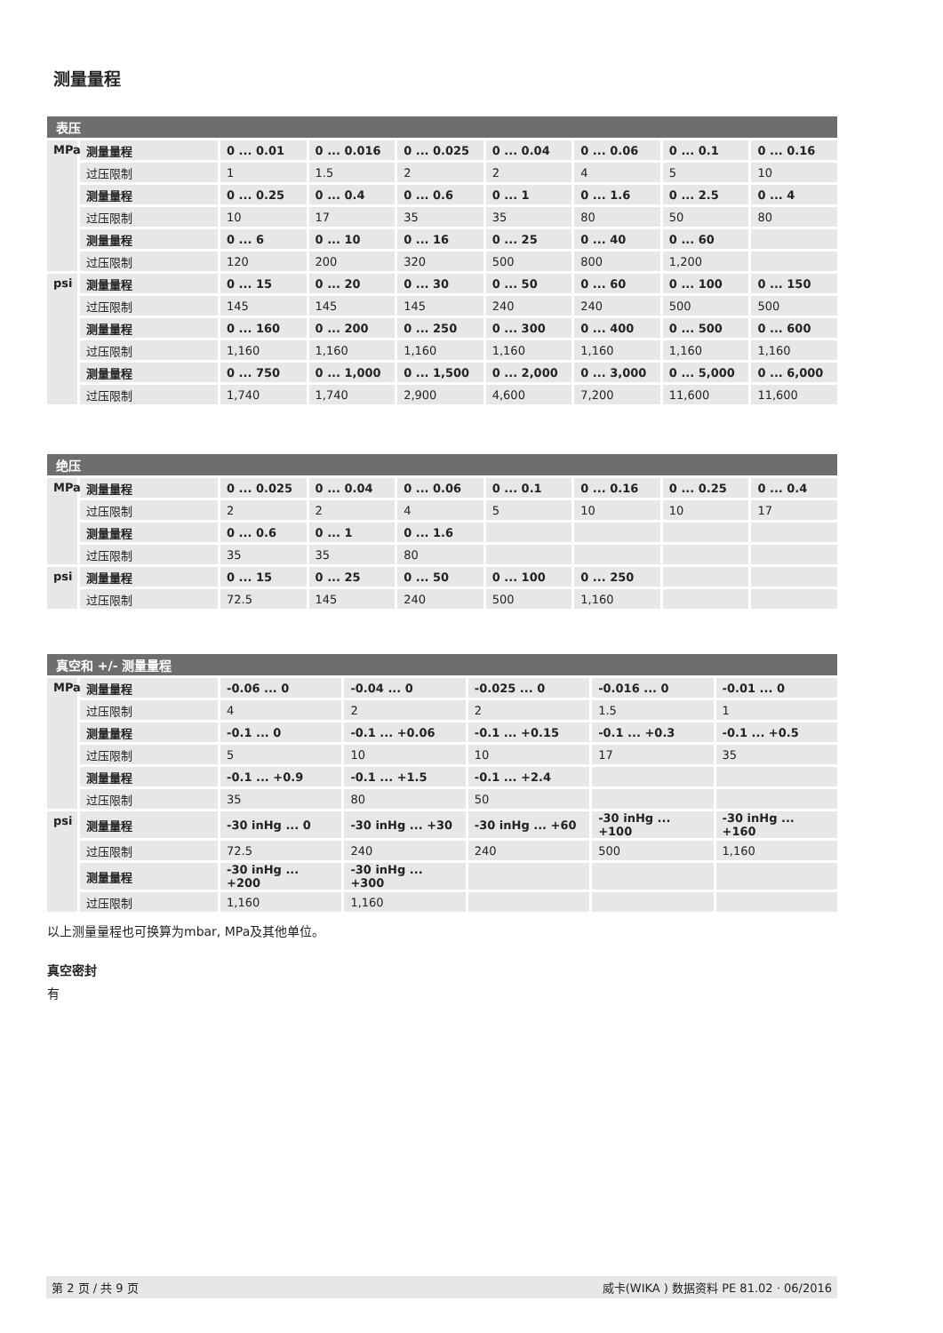测量量程
| 表压 | | | | | | | | |
| --- | --- | --- | --- | --- | --- | --- | --- | --- |
| MPa | 测量量程 | 0 ... 0.01 | 0 ... 0.016 | 0 ... 0.025 | 0 ... 0.04 | 0 ... 0.06 | 0 ... 0.1 | 0 ... 0.16 |
| | 过压限制 | 1 | 1.5 | 2 | 2 | 4 | 5 | 10 |
| | 测量量程 | 0 ... 0.25 | 0 ... 0.4 | 0 ... 0.6 | 0 ... 1 | 0 ... 1.6 | 0 ... 2.5 | 0 ... 4 |
| | 过压限制 | 10 | 17 | 35 | 35 | 80 | 50 | 80 |
| | 测量量程 | 0 ... 6 | 0 ... 10 | 0 ... 16 | 0 ... 25 | 0 ... 40 | 0 ... 60 | |
| | 过压限制 | 120 | 200 | 320 | 500 | 800 | 1,200 | |
| psi | 测量量程 | 0 ... 15 | 0 ... 20 | 0 ... 30 | 0 ... 50 | 0 ... 60 | 0 ... 100 | 0 ... 150 |
| | 过压限制 | 145 | 145 | 145 | 240 | 240 | 500 | 500 |
| | 测量量程 | 0 ... 160 | 0 ... 200 | 0 ... 250 | 0 ... 300 | 0 ... 400 | 0 ... 500 | 0 ... 600 |
| | 过压限制 | 1,160 | 1,160 | 1,160 | 1,160 | 1,160 | 1,160 | 1,160 |
| | 测量量程 | 0 ... 750 | 0 ... 1,000 | 0 ... 1,500 | 0 ... 2,000 | 0 ... 3,000 | 0 ... 5,000 | 0 ... 6,000 |
| | 过压限制 | 1,740 | 1,740 | 2,900 | 4,600 | 7,200 | 11,600 | 11,600 |
| 绝压 | | | | | | | | |
| --- | --- | --- | --- | --- | --- | --- | --- | --- |
| MPa | 测量量程 | 0 ... 0.025 | 0 ... 0.04 | 0 ... 0.06 | 0 ... 0.1 | 0 ... 0.16 | 0 ... 0.25 | 0 ... 0.4 |
| | 过压限制 | 2 | 2 | 4 | 5 | 10 | 10 | 17 |
| | 测量量程 | 0 ... 0.6 | 0 ... 1 | 0 ... 1.6 | | | | |
| | 过压限制 | 35 | 35 | 80 | | | | |
| psi | 测量量程 | 0 ... 15 | 0 ... 25 | 0 ... 50 | 0 ... 100 | 0 ... 250 | | |
| | 过压限制 | 72.5 | 145 | 240 | 500 | 1,160 | | |
| 真空和 +/- 测量量程 | | | | | | |
| --- | --- | --- | --- | --- | --- | --- |
| MPa | 测量量程 | -0.06 ... 0 | -0.04 ... 0 | -0.025 ... 0 | -0.016 ... 0 | -0.01 ... 0 |
| | 过压限制 | 4 | 2 | 2 | 1.5 | 1 |
| | 测量量程 | -0.1 ... 0 | -0.1 ... +0.06 | -0.1 ... +0.15 | -0.1 ... +0.3 | -0.1 ... +0.5 |
| | 过压限制 | 5 | 10 | 10 | 17 | 35 |
| | 测量量程 | -0.1 ... +0.9 | -0.1 ... +1.5 | -0.1 ... +2.4 | | |
| | 过压限制 | 35 | 80 | 50 | | |
| psi | 测量量程 | -30 inHg ... 0 | -30 inHg ... +30 | -30 inHg ... +60 | -30 inHg ... +100 | -30 inHg ... +160 |
| | 过压限制 | 72.5 | 240 | 240 | 500 | 1,160 |
| | 测量量程 | -30 inHg ... +200 | -30 inHg ... +300 | | | |
| | 过压限制 | 1,160 | 1,160 | | | |
以上测量量程也可换算为mbar, MPa及其他单位。
真空密封
有
第 2 页 / 共 9 页 威卡(WIKA ) 数据资料 PE 81.02 · 06/2016